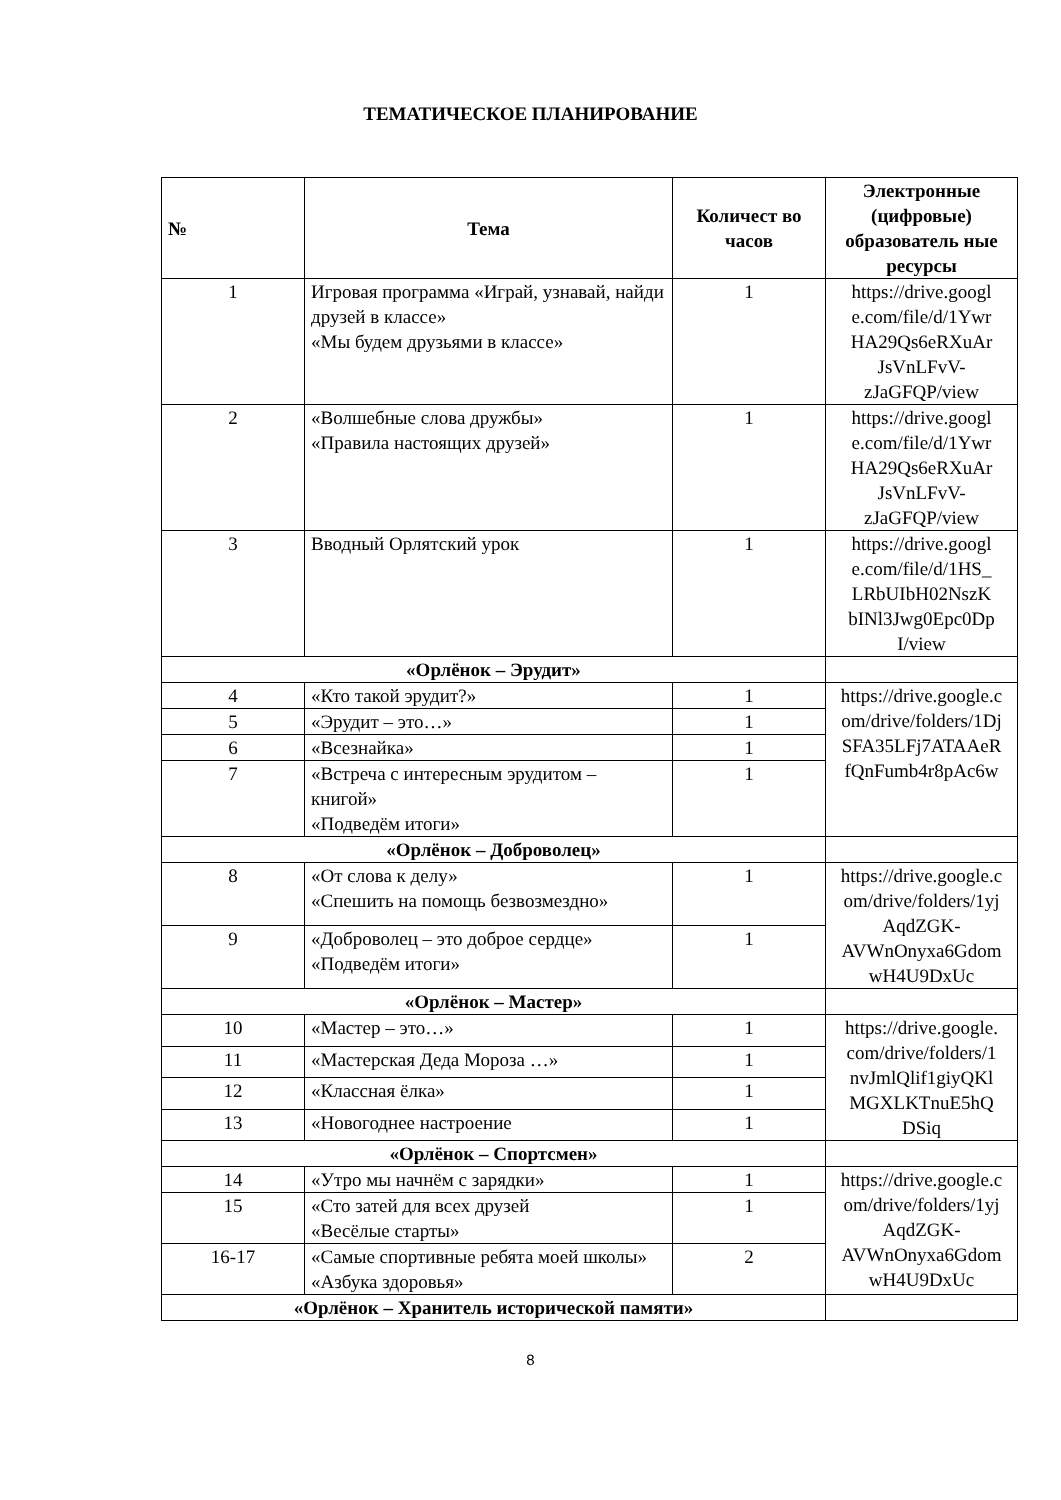ТЕМАТИЧЕСКОЕ ПЛАНИРОВАНИЕ
| № | Тема | Количест во часов | Электронные (цифровые) образователь ные ресурсы |
| --- | --- | --- | --- |
| 1 | Игровая программа «Играй, узнавай, найди друзей в классе» «Мы будем друзьями в классе» | 1 | https://drive.googl e.com/file/d/1Ywr HA29Qs6eRXuAr JsVnLFvV-zJaGFQP/view |
| 2 | «Волшебные слова дружбы» «Правила настоящих друзей» | 1 | https://drive.googl e.com/file/d/1Ywr HA29Qs6eRXuAr JsVnLFvV-zJaGFQP/view |
| 3 | Вводный Орлятский урок | 1 | https://drive.googl e.com/file/d/1HS_ LRbUIbH02NszK bINl3Jwg0Epc0Dp I/view |
| «Орлёнок – Эрудит» | | | |
| 4 | «Кто такой эрудит?» | 1 | https://drive.google.c om/drive/folders/1Dj SFA35LFj7ATAAeR fQnFumb4r8pAc6w |
| 5 | «Эрудит – это…» | 1 | |
| 6 | «Всезнайка» | 1 | |
| 7 | «Встреча с интересным эрудитом – книгой» «Подведём итоги» | 1 | |
| «Орлёнок – Доброволец» | | | |
| 8 | «От слова к делу» «Спешить на помощь безвозмездно» | 1 | https://drive.google.c om/drive/folders/1yj AqdZGK-AVWnOnyxa6Gdom wH4U9DxUc |
| 9 | «Доброволец – это доброе сердце» «Подведём итоги» | 1 | |
| «Орлёнок – Мастер» | | | |
| 10 | «Мастер – это…» | 1 | https://drive.google. com/drive/folders/1 nvJmlQlif1giyQKl MGXLKTnuE5hQ DSiq |
| 11 | «Мастерская Деда Мороза …» | 1 | |
| 12 | «Классная ёлка» | 1 | |
| 13 | «Новогоднее настроение | 1 | |
| «Орлёнок – Спортсмен» | | | |
| 14 | «Утро мы начнём с зарядки» | 1 | https://drive.google.c om/drive/folders/1yj AqdZGK-AVWnOnyxa6Gdom wH4U9DxUc |
| 15 | «Сто затей для всех друзей «Весёлые старты» | 1 | |
| 16-17 | «Самые спортивные ребята моей школы» «Азбука здоровья» | 2 | |
| «Орлёнок – Хранитель исторической памяти» | | | |
8